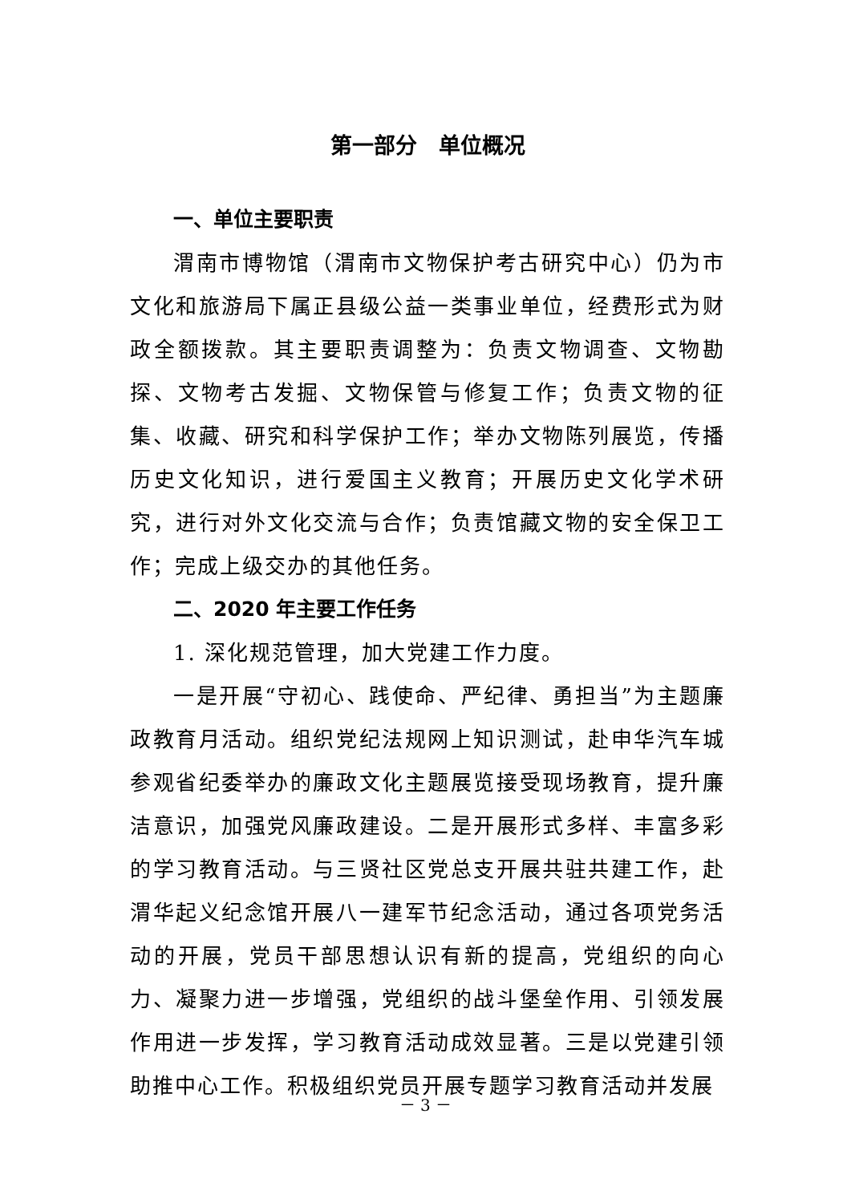第一部分　单位概况
一、单位主要职责
渭南市博物馆（渭南市文物保护考古研究中心）仍为市文化和旅游局下属正县级公益一类事业单位，经费形式为财政全额拨款。其主要职责调整为：负责文物调查、文物勘探、文物考古发掘、文物保管与修复工作；负责文物的征集、收藏、研究和科学保护工作；举办文物陈列展览，传播历史文化知识，进行爱国主义教育；开展历史文化学术研究，进行对外文化交流与合作；负责馆藏文物的安全保卫工作；完成上级交办的其他任务。
二、2020 年主要工作任务
1. 深化规范管理，加大党建工作力度。
一是开展“守初心、践使命、严纪律、勇担当”为主题廉政教育月活动。组织党纪法规网上知识测试，赴申华汽车城参观省纪委举办的廉政文化主题展览接受现场教育，提升廉洁意识，加强党风廉政建设。二是开展形式多样、丰富多彩的学习教育活动。与三贤社区党总支开展共驻共建工作，赴渭华起义纪念馆开展八一建军节纪念活动，通过各项党务活动的开展，党员干部思想认识有新的提高，党组织的向心力、凝聚力进一步增强，党组织的战斗堡垒作用、引领发展作用进一步发挥，学习教育活动成效显著。三是以党建引领助推中心工作。积极组织党员开展专题学习教育活动并发展
－ 3 －